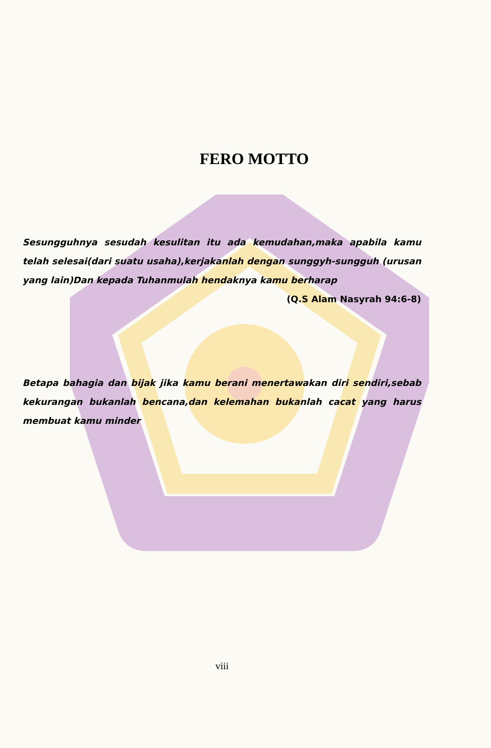FERO MOTTO
Sesungguhnya sesudah kesulitan itu ada kemudahan,maka apabila kamu telah selesai(dari suatu usaha),kerjakanlah dengan sunggyh-sungguh (urusan yang lain)Dan kepada Tuhanmulah hendaknya kamu berharap
(Q.S Alam Nasyrah 94:6-8)
Betapa bahagia dan bijak jika kamu berani menertawakan diri sendiri,sebab kekurangan bukanlah bencana,dan kelemahan bukanlah cacat yang harus membuat kamu minder
viii